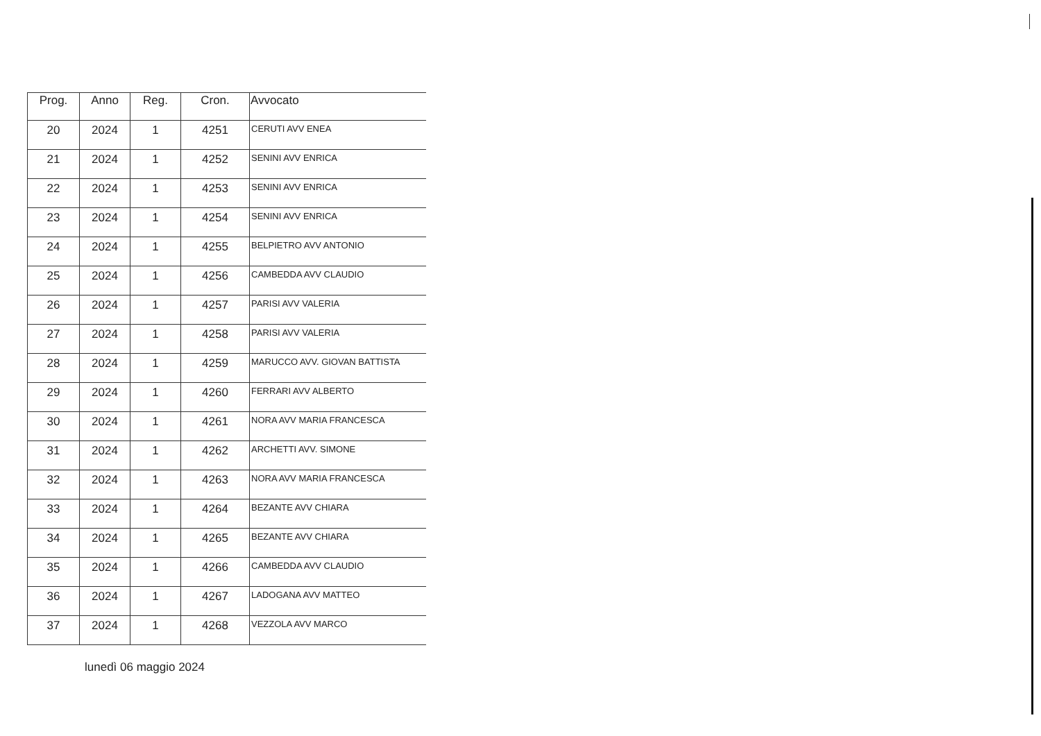| Prog. | Anno | Reg. | Cron. | Avvocato |
| --- | --- | --- | --- | --- |
| 20 | 2024 | 1 | 4251 | CERUTI AVV ENEA |
| 21 | 2024 | 1 | 4252 | SENINI AVV ENRICA |
| 22 | 2024 | 1 | 4253 | SENINI AVV ENRICA |
| 23 | 2024 | 1 | 4254 | SENINI AVV ENRICA |
| 24 | 2024 | 1 | 4255 | BELPIETRO AVV ANTONIO |
| 25 | 2024 | 1 | 4256 | CAMBEDDA AVV CLAUDIO |
| 26 | 2024 | 1 | 4257 | PARISI AVV VALERIA |
| 27 | 2024 | 1 | 4258 | PARISI AVV VALERIA |
| 28 | 2024 | 1 | 4259 | MARUCCO AVV. GIOVAN BATTISTA |
| 29 | 2024 | 1 | 4260 | FERRARI AVV ALBERTO |
| 30 | 2024 | 1 | 4261 | NORA AVV MARIA FRANCESCA |
| 31 | 2024 | 1 | 4262 | ARCHETTI AVV. SIMONE |
| 32 | 2024 | 1 | 4263 | NORA AVV MARIA FRANCESCA |
| 33 | 2024 | 1 | 4264 | BEZANTE AVV CHIARA |
| 34 | 2024 | 1 | 4265 | BEZANTE AVV CHIARA |
| 35 | 2024 | 1 | 4266 | CAMBEDDA AVV CLAUDIO |
| 36 | 2024 | 1 | 4267 | LADOGANA AVV MATTEO |
| 37 | 2024 | 1 | 4268 | VEZZOLA AVV MARCO |
lunedì 06 maggio 2024